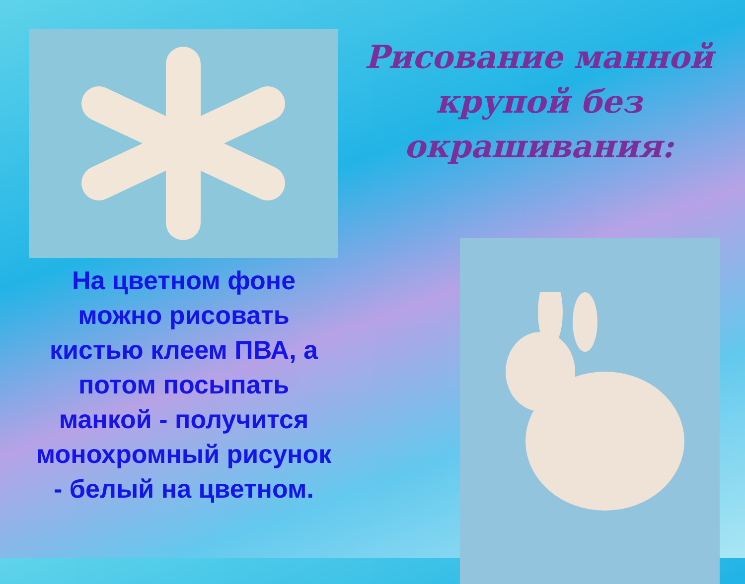Рисование манной крупой без окрашивания:
На цветном фоне можно рисовать кистью клеем ПВА, а потом посыпать манкой - получится монохромный рисунок - белый на цветном.